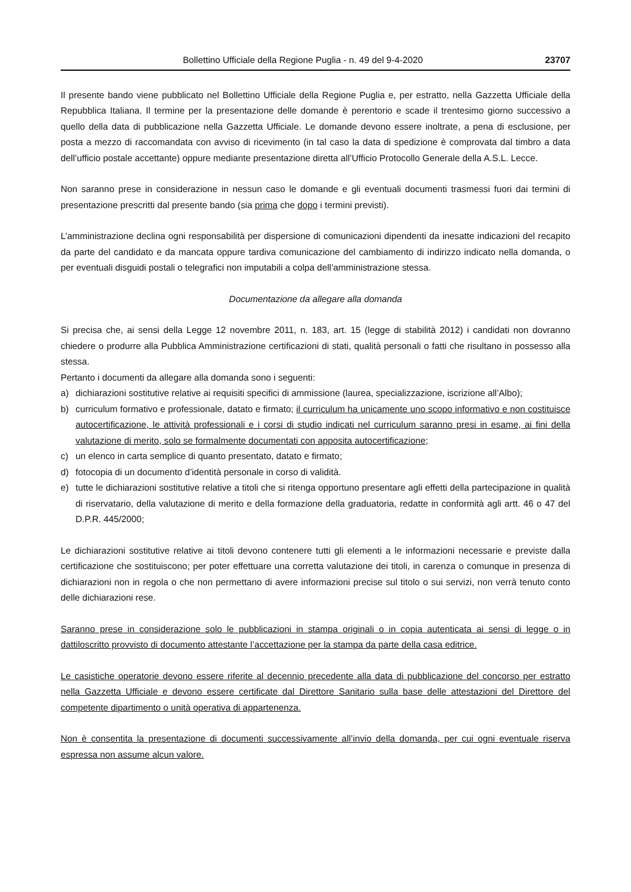Bollettino Ufficiale della Regione Puglia - n. 49 del 9-4-2020 23707
Il presente bando viene pubblicato nel Bollettino Ufficiale della Regione Puglia e, per estratto, nella Gazzetta Ufficiale della Repubblica Italiana. Il termine per la presentazione delle domande è perentorio e scade il trentesimo giorno successivo a quello della data di pubblicazione nella Gazzetta Ufficiale. Le domande devono essere inoltrate, a pena di esclusione, per posta a mezzo di raccomandata con avviso di ricevimento (in tal caso la data di spedizione è comprovata dal timbro a data dell’ufficio postale accettante) oppure mediante presentazione diretta all’Ufficio Protocollo Generale della A.S.L. Lecce.
Non saranno prese in considerazione in nessun caso le domande e gli eventuali documenti trasmessi fuori dai termini di presentazione prescritti dal presente bando (sia prima che dopo i termini previsti).
L’amministrazione declina ogni responsabilità per dispersione di comunicazioni dipendenti da inesatte indicazioni del recapito da parte del candidato e da mancata oppure tardiva comunicazione del cambiamento di indirizzo indicato nella domanda, o per eventuali disguidi postali o telegrafici non imputabili a colpa dell’amministrazione stessa.
Documentazione da allegare alla domanda
Si precisa che, ai sensi della Legge 12 novembre 2011, n. 183, art. 15 (legge di stabilità 2012) i candidati non dovranno chiedere o produrre alla Pubblica Amministrazione certificazioni di stati, qualità personali o fatti che risultano in possesso alla stessa.
Pertanto i documenti da allegare alla domanda sono i seguenti:
a) dichiarazioni sostitutive relative ai requisiti specifici di ammissione (laurea, specializzazione, iscrizione all’Albo);
b) curriculum formativo e professionale, datato e firmato; il curriculum ha unicamente uno scopo informativo e non costituisce autocertificazione, le attività professionali e i corsi di studio indicati nel curriculum saranno presi in esame, ai fini della valutazione di merito, solo se formalmente documentati con apposita autocertificazione;
c) un elenco in carta semplice di quanto presentato, datato e firmato;
d) fotocopia di un documento d’identità personale in corso di validità.
e) tutte le dichiarazioni sostitutive relative a titoli che si ritenga opportuno presentare agli effetti della partecipazione in qualità di riservatario, della valutazione di merito e della formazione della graduatoria, redatte in conformità agli artt. 46 o 47 del D.P.R. 445/2000;
Le dichiarazioni sostitutive relative ai titoli devono contenere tutti gli elementi a le informazioni necessarie e previste dalla certificazione che sostituiscono; per poter effettuare una corretta valutazione dei titoli, in carenza o comunque in presenza di dichiarazioni non in regola o che non permettano di avere informazioni precise sul titolo o sui servizi, non verrà tenuto conto delle dichiarazioni rese.
Saranno prese in considerazione solo le pubblicazioni in stampa originali o in copia autenticata ai sensi di legge o in dattiloscritto provvisto di documento attestante l’accettazione per la stampa da parte della casa editrice.
Le casistiche operatorie devono essere riferite al decennio precedente alla data di pubblicazione del concorso per estratto nella Gazzetta Ufficiale e devono essere certificate dal Direttore Sanitario sulla base delle attestazioni del Direttore del competente dipartimento o unità operativa di appartenenza.
Non è consentita la presentazione di documenti successivamente all’invio della domanda, per cui ogni eventuale riserva espressa non assume alcun valore.